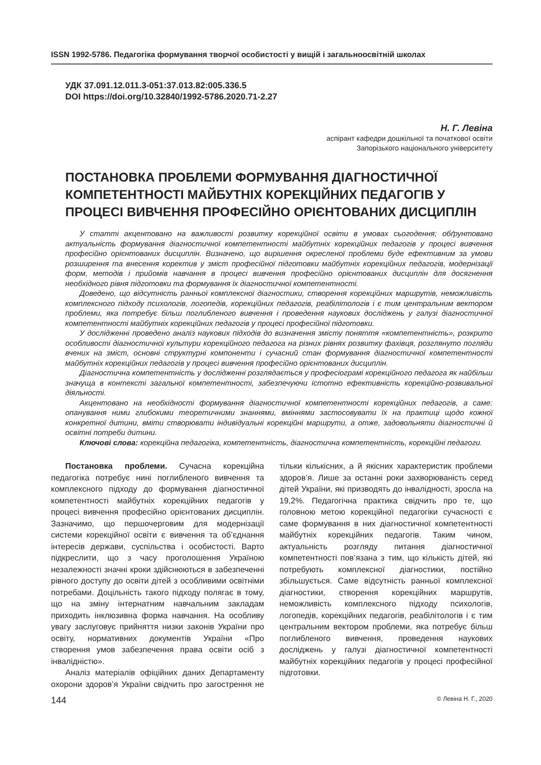ISSN 1992-5786. Педагогіка формування творчої особистості у вищій і загальноосвітній школах
УДК 37.091.12.011.3-051:37.013.82:005.336.5
DOI https://doi.org/10.32840/1992-5786.2020.71-2.27
Н. Г. Левіна
аспірант кафедри дошкільної та початкової освіти
Запорізького національного університету
ПОСТАНОВКА ПРОБЛЕМИ ФОРМУВАННЯ ДІАГНОСТИЧНОЇ КОМПЕТЕНТНОСТІ МАЙБУТНІХ КОРЕКЦІЙНИХ ПЕДАГОГІВ У ПРОЦЕСІ ВИВЧЕННЯ ПРОФЕСІЙНО ОРІЄНТОВАНИХ ДИСЦИПЛІН
У статті акцентовано на важливості розвитку корекційної освіти в умовах сьогодення; обґрунтовано актуальність формування діагностичної компетентності майбутніх корекційних педагогів у процесі вивчення професійно орієнтованих дисциплін. Визначено, що вирішення окресленої проблеми буде ефективним за умови розширення та внесення коректив у зміст професійної підготовки майбутніх корекційних педагогів, модернізації форм, методів і прийомів навчання в процесі вивчення професійно орієнтованих дисциплін для досягнення необхідного рівня підготовки та формування їх діагностичної компетентності.
Доведено, що відсутність ранньої комплексної діагностики, створення корекційних маршрутів, неможливість комплексного підходу психологів, логопедів, корекційних педагогів, реабілітологів і є тим центральним вектором проблеми, яка потребує більш поглибленого вивчення і проведення наукових досліджень у галузі діагностичної компетентності майбутніх корекційних педагогів у процесі професійної підготовки.
У дослідженні проведено аналіз наукових підходів до визначення змісту поняття «компетентність», розкрито особливості діагностичної культури корекційного педагога на різних рівнях розвитку фахівця, розглянуто погляди вчених на зміст, основні структурні компоненти і сучасний стан формування діагностичної компетентності майбутніх корекційних педагогів у процесі вивчення професійно орієнтованих дисциплін.
Діагностична компетентність у дослідженні розглядається у професіограмі корекційного педагога як найбільш значуща в контексті загальної компетентності, забезпечуючи істотно ефективність корекційно-розвивальної діяльності.
Акцентовано на необхідності формування діагностичної компетентності корекційних педагогів, а саме: опанування ними глибокими теоретичними знаннями, вміннями застосовувати їх на практиці щодо кожної конкретної дитини, вміти створювати індивідуальні корекційні маршрути, а отже, задовольняти діагностичні й освітні потреби дитини.
Ключові слова: корекційна педагогіка, компетентність, діагностична компетентність, корекційні педагоги.
Постановка проблеми. Сучасна корекційна педагогіка потребує нині поглибленого вивчення та комплексного підходу до формування діагностичної компетентності майбутніх корекційних педагогів у процесі вивчення професійно орієнтованих дисциплін. Зазначимо, що першочерговим для модернізації системи корекційної освіти є вивчення та об’єднання інтересів держави, суспільства і особистості. Варто підкреслити, що з часу проголошення Україною незалежності значні кроки здійснюються в забезпеченні рівного доступу до освіти дітей з особливими освітніми потребами. Доцільність такого підходу полягає в тому, що на зміну інтернатним навчальним закладам приходить інклюзивна форма навчання. На особливу увагу заслуговує прийняття низки законів України про освіту, нормативних документів України «Про створення умов забезпечення права освіти осіб з інвалідністю».
Аналіз матеріалів офіційних даних Департаменту охорони здоров’я України свідчить про загострення не тільки кількісних, а й якісних характеристик проблеми здоров’я. Лише за останні роки захворюваність серед дітей України, які призводять до інвалідності, зросла на 19,2%. Педагогічна практика свідчить про те, що головною метою корекційної педагогіки сучасності є саме формування в них діагностичної компетентності майбутніх корекційних педагогів. Таким чином, актуальність розгляду питання діагностичної компетентності пов’язана з тим, що кількість дітей, які потребують комплексної діагностики, постійно збільшується. Саме відсутність ранньої комплексної діагностики, створення корекційних маршрутів, неможливість комплексного підходу психологів, логопедів, корекційних педагогів, реабілітологів і є тим центральним вектором проблеми, яка потребує більш поглибленого вивчення, проведення наукових досліджень у галузі діагностичної компетентності майбутніх корекційних педагогів у процесі професійної підготовки.
144 © Левіна Н. Г., 2020